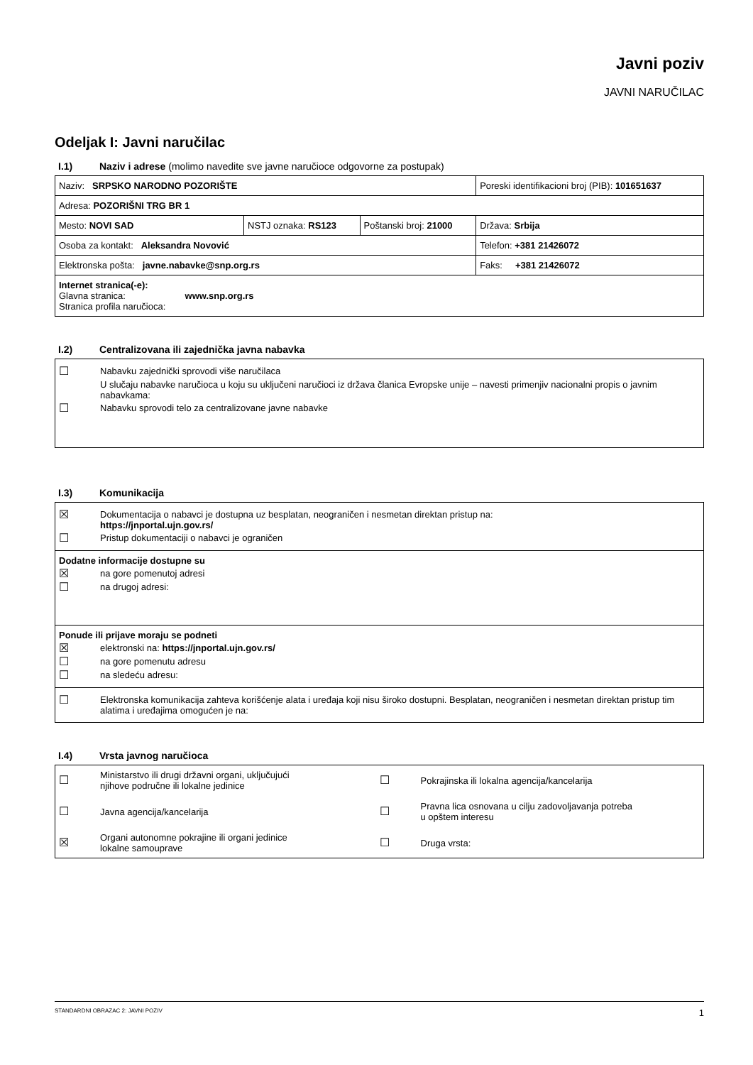Javni poziv
JAVNI NARUČILAC
Odeljak I: Javni naručilac
I.1) Naziv i adrese (molimo navedite sve javne naručioce odgovorne za postupak)
| Naziv: SRPSKO NARODNO POZORIŠTE | | | Poreski identifikacioni broj (PIB): 101651637 |
| Adresa: POZORIŠNI TRG BR 1 | | | |
| Mesto: NOVI SAD | NSTJ oznaka: RS123 | Poštanski broj: 21000 | Država: Srbija |
| Osoba za kontakt: Aleksandra Novović | | | Telefon: +381 21426072 |
| Elektronska pošta: javne.nabavke@snp.org.rs | | | Faks: +381 21426072 |
| Internet stranica(-e): Glavna stranica: www.snp.org.rs Stranica profila naručioca: | | | |
I.2) Centralizovana ili zajednička javna nabavka
☐
Nabavku zajednički sprovodi više naručilaca
U slučaju nabavke naručioca u koju su uključeni naručioci iz država članica Evropske unije – navesti primenjiv nacionalni propis o javnim nabavkama:
☐
Nabavku sprovodi telo za centralizovane javne nabavke
I.3) Komunikacija
☒
Dokumentacija o nabavci je dostupna uz besplatan, neograničen i nesmetan direktan pristup na:
https://jnportal.ujn.gov.rs/
☐
Pristup dokumentaciji o nabavci je ograničen
Dodatne informacije dostupne su
☒
na gore pomenutoj adresi
☐
na drugoj adresi:
Ponude ili prijave moraju se podneti
☒
elektronski na: https://jnportal.ujn.gov.rs/
☐
na gore pomenutu adresu
☐
na sledeću adresu:
☐
Elektronska komunikacija zahteva korišćenje alata i uređaja koji nisu široko dostupni. Besplatan, neograničen i nesmetan direktan pristup tim alatima i uređajima omogućen je na:
I.4) Vrsta javnog naručioca
☐
Ministarstvo ili drugi državni organi, uključujući
njihove područne ili lokalne jedinice
☐
Pokrajinska ili lokalna agencija/kancelarija
☐
Javna agencija/kancelarija
☐
Pravna lica osnovana u cilju zadovoljavanja potreba
u opštem interesu
☒
Organi autonomne pokrajine ili organi jedinice
lokalne samouprave
☐
Druga vrsta:
STANDARDNI OBRAZAC 2: JAVNI POZIV 1